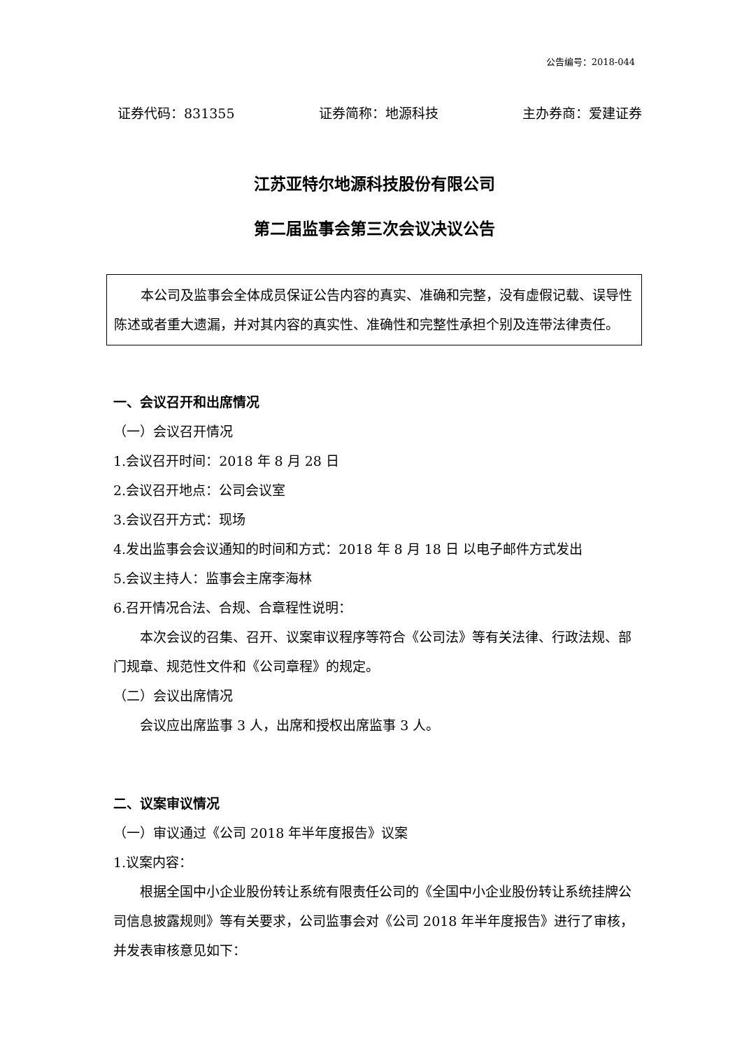公告编号：2018-044
证券代码：831355 证券简称：地源科技 主办券商：爱建证券
江苏亚特尔地源科技股份有限公司
第二届监事会第三次会议决议公告
本公司及监事会全体成员保证公告内容的真实、准确和完整，没有虚假记载、误导性陈述或者重大遗漏，并对其内容的真实性、准确性和完整性承担个别及连带法律责任。
一、会议召开和出席情况
（一）会议召开情况
1.会议召开时间：2018 年 8 月 28 日
2.会议召开地点：公司会议室
3.会议召开方式：现场
4.发出监事会会议通知的时间和方式：2018 年 8 月 18 日 以电子邮件方式发出
5.会议主持人：监事会主席李海林
6.召开情况合法、合规、合章程性说明：
本次会议的召集、召开、议案审议程序等符合《公司法》等有关法律、行政法规、部门规章、规范性文件和《公司章程》的规定。
（二）会议出席情况
会议应出席监事 3 人，出席和授权出席监事 3 人。
二、议案审议情况
（一）审议通过《公司 2018 年半年度报告》议案
1.议案内容：
根据全国中小企业股份转让系统有限责任公司的《全国中小企业股份转让系统挂牌公司信息披露规则》等有关要求，公司监事会对《公司 2018 年半年度报告》进行了审核，并发表审核意见如下：